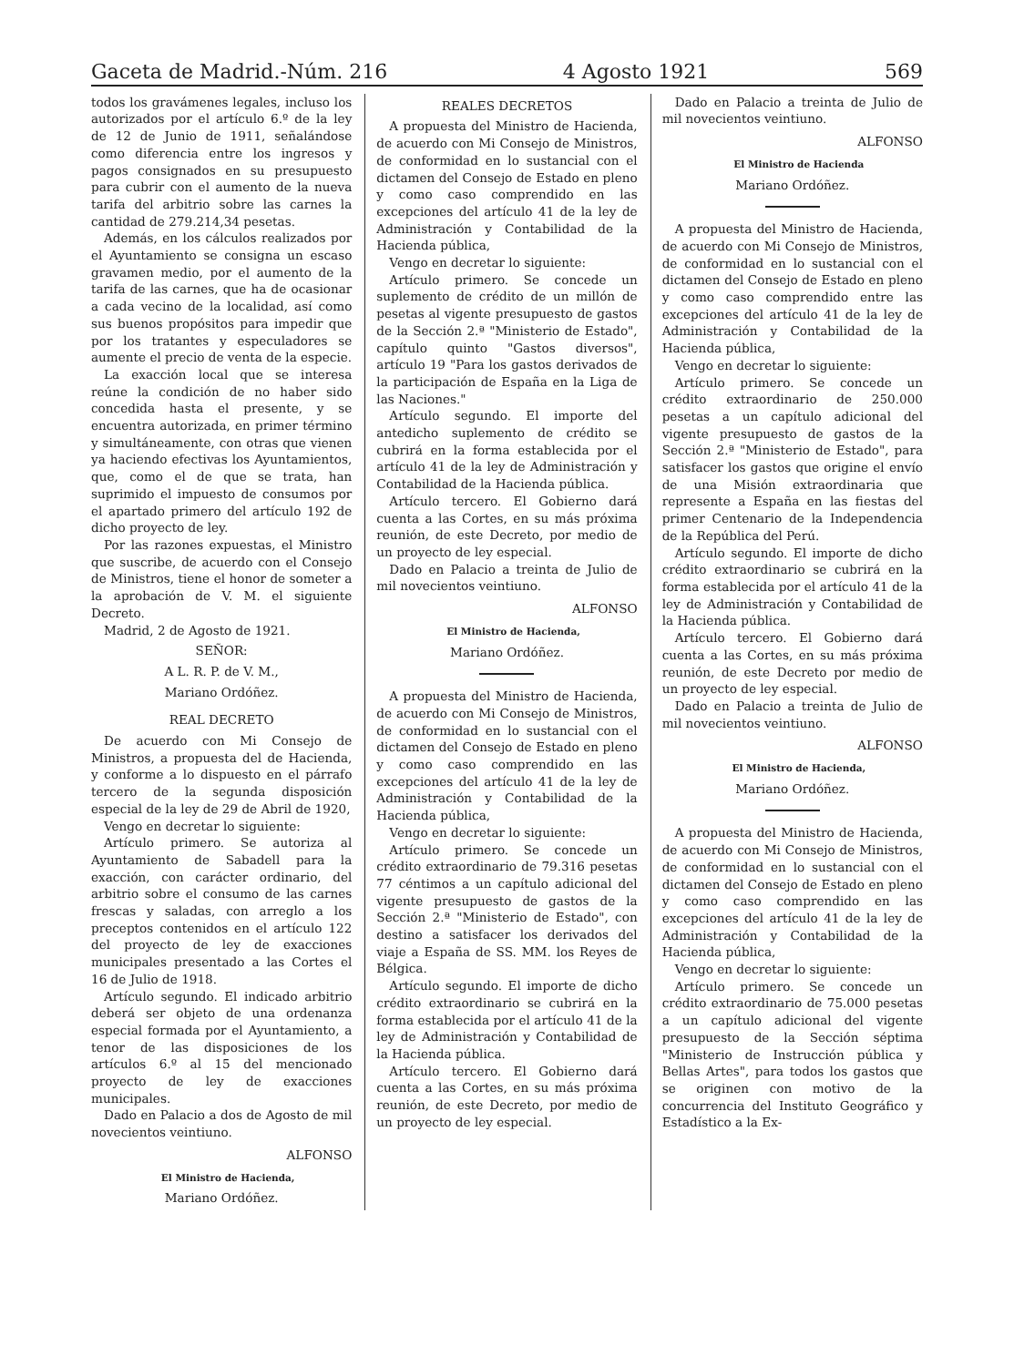Gaceta de Madrid.-Núm. 216 4 Agosto 1921 569
todos los gravámenes legales, incluso los autorizados por el artículo 6.º de la ley de 12 de Junio de 1911, señalándose como diferencia entre los ingresos y pagos consignados en su presupuesto para cubrir con el aumento de la nueva tarifa del arbitrio sobre las carnes la cantidad de 279.214,34 pesetas.
Además, en los cálculos realizados por el Ayuntamiento se consigna un escaso gravamen medio, por el aumento de la tarifa de las carnes, que ha de ocasionar a cada vecino de la localidad, así como sus buenos propósitos para impedir que por los tratantes y especuladores se aumente el precio de venta de la especie.
La exacción local que se interesa reúne la condición de no haber sido concedida hasta el presente, y se encuentra autorizada, en primer término y simultáneamente, con otras que vienen ya haciendo efectivas los Ayuntamientos, que, como el de que se trata, han suprimido el impuesto de consumos por el apartado primero del artículo 192 de dicho proyecto de ley.
Por las razones expuestas, el Ministro que suscribe, de acuerdo con el Consejo de Ministros, tiene el honor de someter a la aprobación de V. M. el siguiente Decreto.
Madrid, 2 de Agosto de 1921.
SEÑOR:
A L. R. P. de V. M.,
Mariano Ordóñez.
REAL DECRETO
De acuerdo con Mi Consejo de Ministros, a propuesta del de Hacienda, y conforme a lo dispuesto en el párrafo tercero de la segunda disposición especial de la ley de 29 de Abril de 1920,
Vengo en decretar lo siguiente:
Artículo primero. Se autoriza al Ayuntamiento de Sabadell para la exacción, con carácter ordinario, del arbitrio sobre el consumo de las carnes frescas y saladas, con arreglo a los preceptos contenidos en el artículo 122 del proyecto de ley de exacciones municipales presentado a las Cortes el 16 de Julio de 1918.
Artículo segundo. El indicado arbitrio deberá ser objeto de una ordenanza especial formada por el Ayuntamiento, a tenor de las disposiciones de los artículos 6.º al 15 del mencionado proyecto de ley de exacciones municipales.
Dado en Palacio a dos de Agosto de mil novecientos veintiuno.
ALFONSO
El Ministro de Hacienda,
Mariano Ordóñez.
REALES DECRETOS
A propuesta del Ministro de Hacienda, de acuerdo con Mi Consejo de Ministros, de conformidad en lo sustancial con el dictamen del Consejo de Estado en pleno y como caso comprendido en las excepciones del artículo 41 de la ley de Administración y Contabilidad de la Hacienda pública,
Vengo en decretar lo siguiente:
Artículo primero. Se concede un suplemento de crédito de un millón de pesetas al vigente presupuesto de gastos de la Sección 2.ª "Ministerio de Estado", capítulo quinto "Gastos diversos", artículo 19 "Para los gastos derivados de la participación de España en la Liga de las Naciones."
Artículo segundo. El importe del antedicho suplemento de crédito se cubrirá en la forma establecida por el artículo 41 de la ley de Administración y Contabilidad de la Hacienda pública.
Artículo tercero. El Gobierno dará cuenta a las Cortes, en su más próxima reunión, de este Decreto, por medio de un proyecto de ley especial.
Dado en Palacio a treinta de Julio de mil novecientos veintiuno.
ALFONSO
El Ministro de Hacienda,
Mariano Ordóñez.
A propuesta del Ministro de Hacienda, de acuerdo con Mi Consejo de Ministros, de conformidad en lo sustancial con el dictamen del Consejo de Estado en pleno y como caso comprendido en las excepciones del artículo 41 de la ley de Administración y Contabilidad de la Hacienda pública,
Vengo en decretar lo siguiente:
Artículo primero. Se concede un crédito extraordinario de 79.316 pesetas 77 céntimos a un capítulo adicional del vigente presupuesto de gastos de la Sección 2.ª "Ministerio de Estado", con destino a satisfacer los derivados del viaje a España de SS. MM. los Reyes de Bélgica.
Artículo segundo. El importe de dicho crédito extraordinario se cubrirá en la forma establecida por el artículo 41 de la ley de Administración y Contabilidad de la Hacienda pública.
Artículo tercero. El Gobierno dará cuenta a las Cortes, en su más próxima reunión, de este Decreto, por medio de un proyecto de ley especial.
Dado en Palacio a treinta de Julio de mil novecientos veintiuno.
ALFONSO
El Ministro de Hacienda
Mariano Ordóñez.
A propuesta del Ministro de Hacienda, de acuerdo con Mi Consejo de Ministros, de conformidad en lo sustancial con el dictamen del Consejo de Estado en pleno y como caso comprendido entre las excepciones del artículo 41 de la ley de Administración y Contabilidad de la Hacienda pública,
Vengo en decretar lo siguiente:
Artículo primero. Se concede un crédito extraordinario de 250.000 pesetas a un capítulo adicional del vigente presupuesto de gastos de la Sección 2.ª "Ministerio de Estado", para satisfacer los gastos que origine el envío de una Misión extraordinaria que represente a España en las fiestas del primer Centenario de la Independencia de la República del Perú.
Artículo segundo. El importe de dicho crédito extraordinario se cubrirá en la forma establecida por el artículo 41 de la ley de Administración y Contabilidad de la Hacienda pública.
Artículo tercero. El Gobierno dará cuenta a las Cortes, en su más próxima reunión, de este Decreto por medio de un proyecto de ley especial.
Dado en Palacio a treinta de Julio de mil novecientos veintiuno.
ALFONSO
El Ministro de Hacienda,
Mariano Ordóñez.
A propuesta del Ministro de Hacienda, de acuerdo con Mi Consejo de Ministros, de conformidad en lo sustancial con el dictamen del Consejo de Estado en pleno y como caso comprendido en las excepciones del artículo 41 de la ley de Administración y Contabilidad de la Hacienda pública,
Vengo en decretar lo siguiente:
Artículo primero. Se concede un crédito extraordinario de 75.000 pesetas a un capítulo adicional del vigente presupuesto de la Sección séptima "Ministerio de Instrucción pública y Bellas Artes", para todos los gastos que se originen con motivo de la concurrencia del Instituto Geográfico y Estadístico a la Ex-